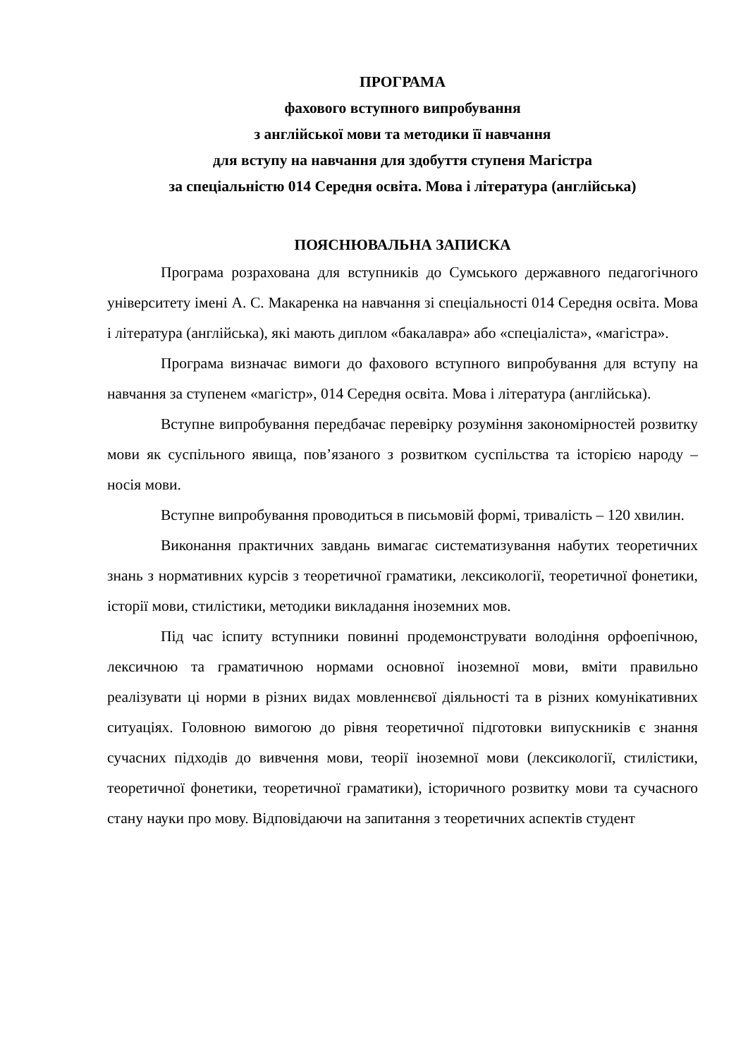ПРОГРАМА
фахового вступного випробування
з англійської мови та методики її навчання
для вступу на навчання для здобуття ступеня Магістра
за спеціальністю 014 Середня освіта. Мова і література (англійська)
ПОЯСНЮВАЛЬНА ЗАПИСКА
Програма розрахована для вступників до Сумського державного педагогічного університету імені А. С. Макаренка на навчання зі спеціальності 014 Середня освіта. Мова і література (англійська), які мають диплом «бакалавра» або «спеціаліста», «магістра».
Програма визначає вимоги до фахового вступного випробування для вступу на навчання за ступенем «магістр», 014 Середня освіта. Мова і література (англійська).
Вступне випробування передбачає перевірку розуміння закономірностей розвитку мови як суспільного явища, пов’язаного з розвитком суспільства та історією народу – носія мови.
Вступне випробування проводиться в письмовій формі, тривалість – 120 хвилин.
Виконання практичних завдань вимагає систематизування набутих теоретичних знань з нормативних курсів з теоретичної граматики, лексикології, теоретичної фонетики, історії мови, стилістики, методики викладання іноземних мов.
Під час іспиту вступники повинні продемонструвати володіння орфоепічною, лексичною та граматичною нормами основної іноземної мови, вміти правильно реалізувати ці норми в різних видах мовленнєвої діяльності та в різних комунікативних ситуаціях. Головною вимогою до рівня теоретичної підготовки випускників є знання сучасних підходів до вивчення мови, теорії іноземної мови (лексикології, стилістики, теоретичної фонетики, теоретичної граматики), історичного розвитку мови та сучасного стану науки про мову. Відповідаючи на запитання з теоретичних аспектів студент